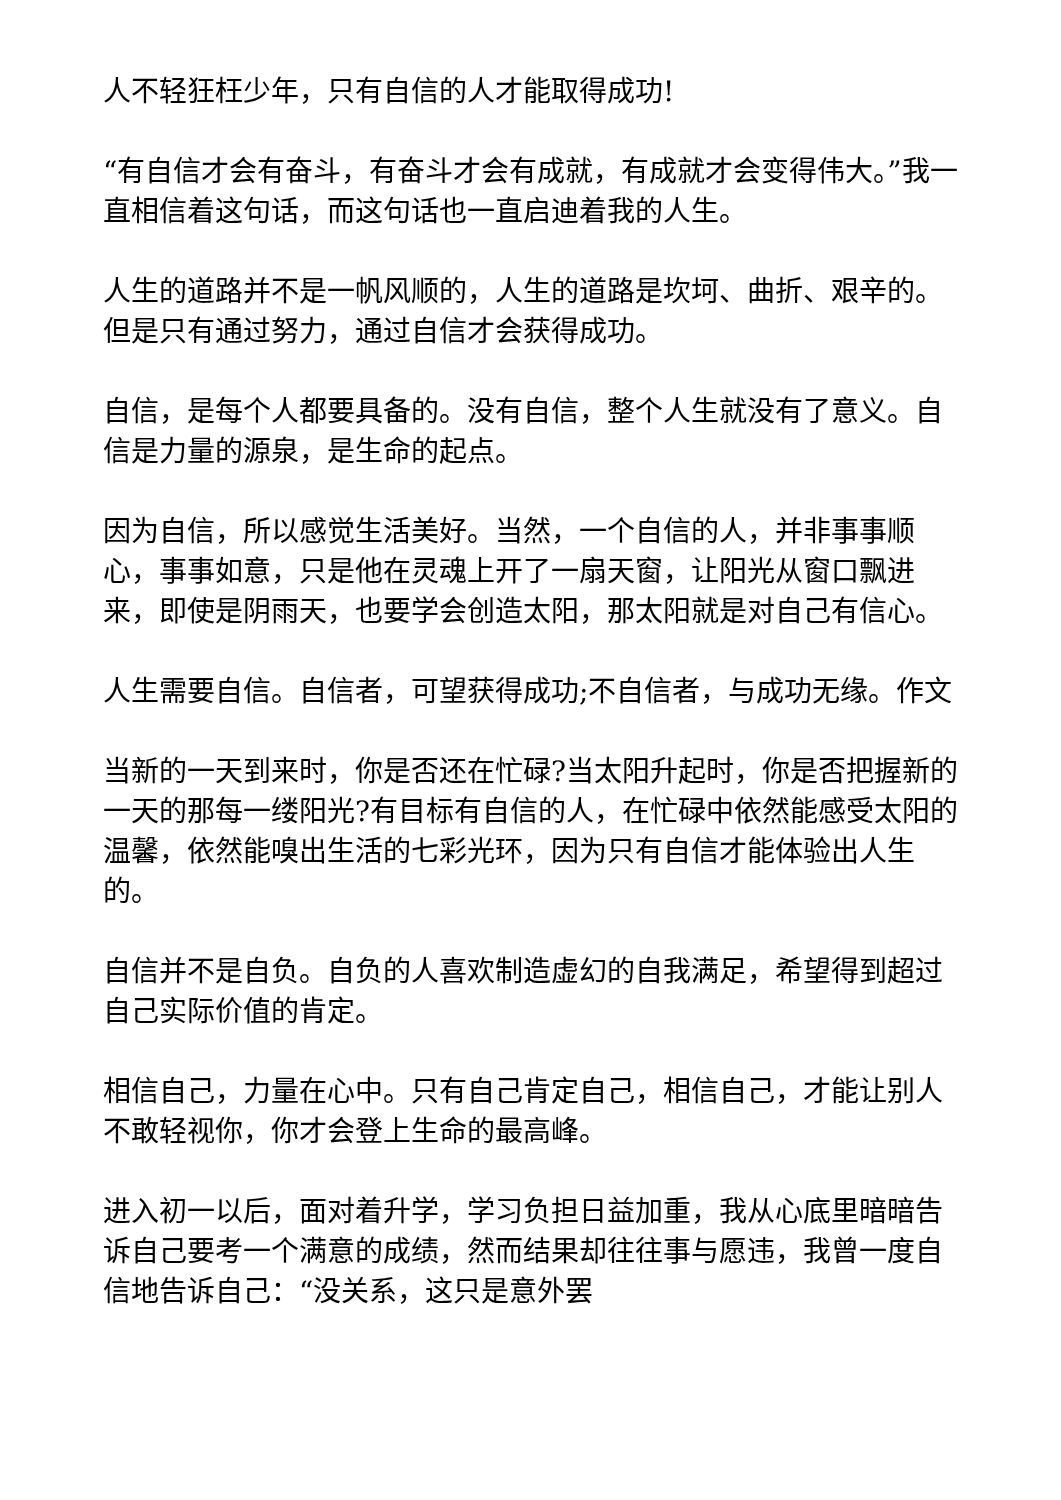人不轻狂枉少年，只有自信的人才能取得成功!
“有自信才会有奋斗，有奋斗才会有成就，有成就才会变得伟大。”我一直相信着这句话，而这句话也一直启迪着我的人生。
人生的道路并不是一帆风顺的，人生的道路是坎坷、曲折、艰辛的。但是只有通过努力，通过自信才会获得成功。
自信，是每个人都要具备的。没有自信，整个人生就没有了意义。自信是力量的源泉，是生命的起点。
因为自信，所以感觉生活美好。当然，一个自信的人，并非事事顺心，事事如意，只是他在灵魂上开了一扇天窗，让阳光从窗口飘进来，即使是阴雨天，也要学会创造太阳，那太阳就是对自己有信心。
人生需要自信。自信者，可望获得成功;不自信者，与成功无缘。作文
当新的一天到来时，你是否还在忙碌?当太阳升起时，你是否把握新的一天的那每一缕阳光?有目标有自信的人，在忙碌中依然能感受太阳的温馨，依然能嗅出生活的七彩光环，因为只有自信才能体验出人生的。
自信并不是自负。自负的人喜欢制造虚幻的自我满足，希望得到超过自己实际价值的肯定。
相信自己，力量在心中。只有自己肯定自己，相信自己，才能让别人不敢轻视你，你才会登上生命的最高峰。
进入初一以后，面对着升学，学习负担日益加重，我从心底里暗暗告诉自己要考一个满意的成绩，然而结果却往往事与愿违，我曾一度自信地告诉自己：“没关系，这只是意外罢